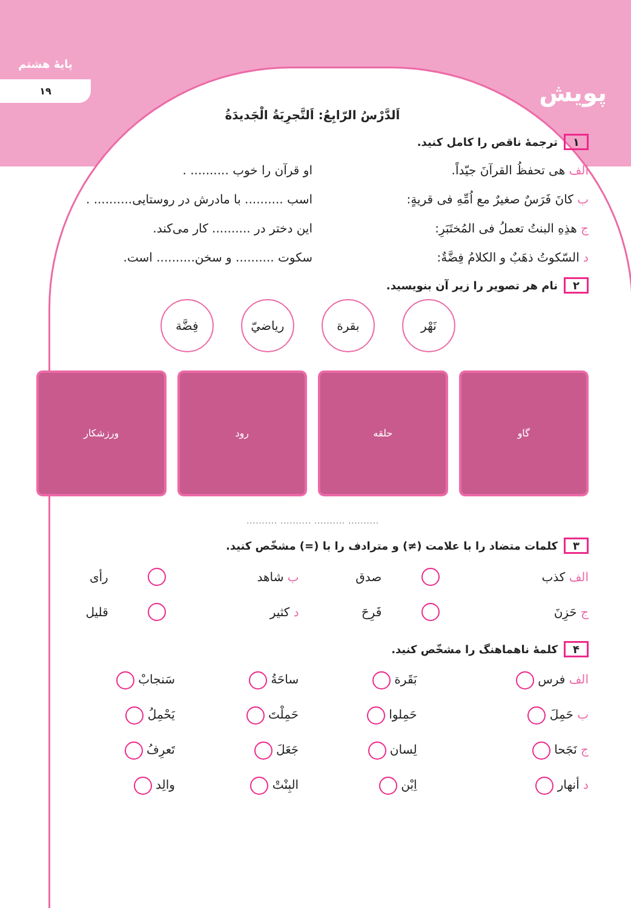پایهٔ هشتم
۱۹
پویش
اَلدَّرْسُ الرّابِعُ: اَلتَّجرِبَةُ الْجَدیدَةُ
۱ ترجمهٔ ناقص را کامل کنید.
الف هی تحفظُ القرآنَ جیّداً. او قرآن را خوب .......... .
ب کانَ فَرَسٌ صغیرٌ مع اُمِّهِ فی قریةٍ:
اسب .......... با مادرش در روستایی.......... .
ج هذِهِ البنتُ تعملُ فی المُختَبَرِ:
این دختر در .......... کار می‌کند.
د السّکوتُ ذهَبٌ و الکلامُ فِضَّةٌ:
سکوت .......... و سخن.......... است.
۲ نام هر تصویر را زیر آن بنویسید.
نَهْر بقرة ریاضيّ فِضَّة
گاو حلقه رود ورزشکار
.......... .......... .......... ..........
۳ کلمات متضاد را با علامت (≠) و مترادف را با (=) مشخّص کنید.
| الف کذب | | صدق | ب شاهد | | رأی |
| ج حَزِنَ | | فَرِحَ | د کثیر | | قلیل |
۴ کلمهٔ ناهماهنگ را مشخّص کنید.
| الف فرس | بَقَرة | ساحَةُ | سَنجابْ |
| ب حَمِلَ | حَمِلوا | حَمِلْتَ | یَحْمِلُ |
| ج نَجَحا | لِسان | جَعَلَ | تَعرِفُ |
| د أنهار | اِبْن | البِنْتْ | والِد |